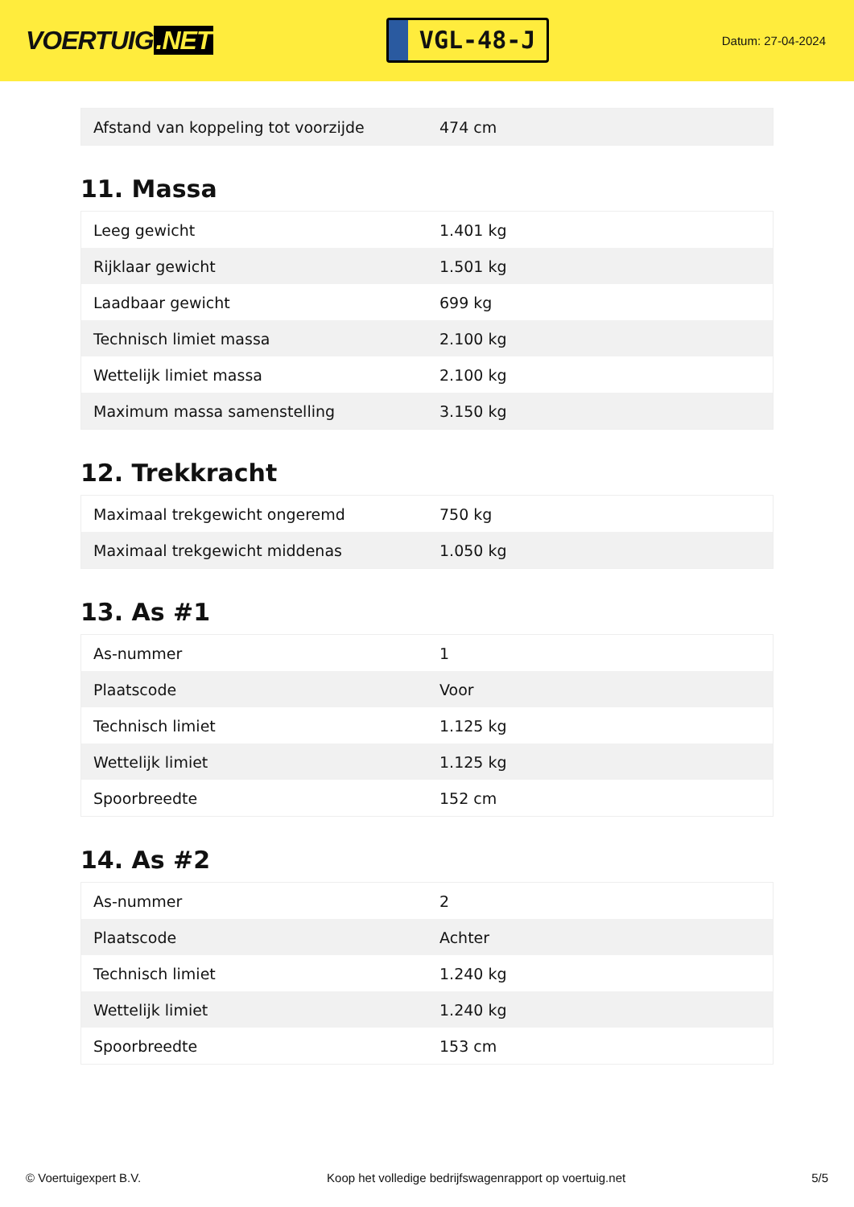VOERTUIG.NET
VGL-48-J
Datum: 27-04-2024
| Afstand van koppeling tot voorzijde | 474 cm |
11. Massa
| Leeg gewicht | 1.401 kg |
| Rijklaar gewicht | 1.501 kg |
| Laadbaar gewicht | 699 kg |
| Technisch limiet massa | 2.100 kg |
| Wettelijk limiet massa | 2.100 kg |
| Maximum massa samenstelling | 3.150 kg |
12. Trekkracht
| Maximaal trekgewicht ongeremd | 750 kg |
| Maximaal trekgewicht middenas | 1.050 kg |
13. As #1
| As-nummer | 1 |
| Plaatscode | Voor |
| Technisch limiet | 1.125 kg |
| Wettelijk limiet | 1.125 kg |
| Spoorbreedte | 152 cm |
14. As #2
| As-nummer | 2 |
| Plaatscode | Achter |
| Technisch limiet | 1.240 kg |
| Wettelijk limiet | 1.240 kg |
| Spoorbreedte | 153 cm |
© Voertuigexpert B.V. Koop het volledige bedrijfswagenrapport op voertuig.net 5/5